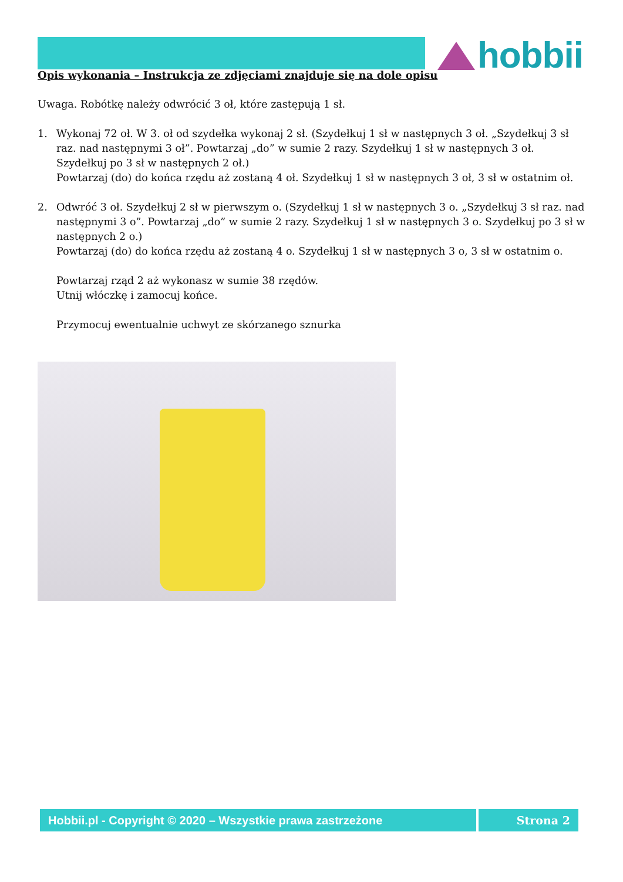hobbii
Opis wykonania – Instrukcja ze zdjęciami znajduje się na dole opisu
Uwaga. Robótkę należy odwrócić 3 oł, które zastępują 1 sł.
1. Wykonaj 72 oł. W 3. oł od szydełka wykonaj 2 sł. (Szydełkuj 1 sł w następnych 3 oł. „Szydełkuj 3 sł raz. nad następnymi 3 oł”. Powtarzaj „do” w sumie 2 razy. Szydełkuj 1 sł w następnych 3 oł. Szydełkuj po 3 sł w następnych 2 oł.)
Powtarzaj (do) do końca rzędu aż zostaną 4 oł. Szydełkuj 1 sł w następnych 3 oł, 3 sł w ostatnim oł.
2. Odwróć 3 oł. Szydełkuj 2 sł w pierwszym o. (Szydełkuj 1 sł w następnych 3 o. „Szydełkuj 3 sł raz. nad następnymi 3 o”. Powtarzaj „do” w sumie 2 razy. Szydełkuj 1 sł w następnych 3 o. Szydełkuj po 3 sł w następnych 2 o.)
Powtarzaj (do) do końca rzędu aż zostaną 4 o. Szydełkuj 1 sł w następnych 3 o, 3 sł w ostatnim o.
Powtarzaj rząd 2 aż wykonasz w sumie 38 rzędów.
Utnij włóczkę i zamocuj końce.
Przymocuj ewentualnie uchwyt ze skórzanego sznurka
Hobbii.pl - Copyright © 2020 – Wszystkie prawa zastrzeżone Strona 2